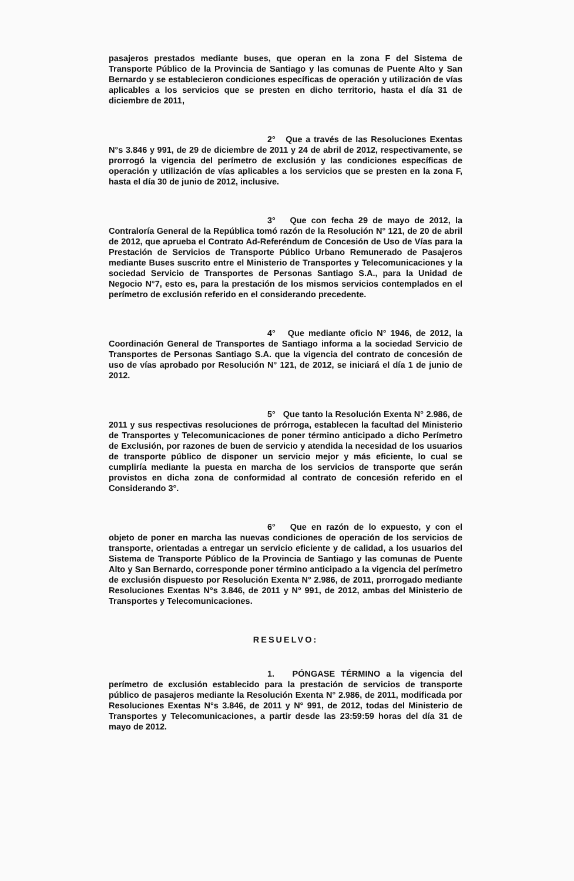pasajeros prestados mediante buses, que operan en la zona F del Sistema de Transporte Público de la Provincia de Santiago y las comunas de Puente Alto y San Bernardo y se establecieron condiciones específicas de operación y utilización de vías aplicables a los servicios que se presten en dicho territorio, hasta el día 31 de diciembre de 2011,
2° Que a través de las Resoluciones Exentas N°s 3.846 y 991, de 29 de diciembre de 2011 y 24 de abril de 2012, respectivamente, se prorrogó la vigencia del perímetro de exclusión y las condiciones específicas de operación y utilización de vías aplicables a los servicios que se presten en la zona F, hasta el día 30 de junio de 2012, inclusive.
3° Que con fecha 29 de mayo de 2012, la Contraloría General de la República tomó razón de la Resolución N° 121, de 20 de abril de 2012, que aprueba el Contrato Ad-Referéndum de Concesión de Uso de Vías para la Prestación de Servicios de Transporte Público Urbano Remunerado de Pasajeros mediante Buses suscrito entre el Ministerio de Transportes y Telecomunicaciones y la sociedad Servicio de Transportes de Personas Santiago S.A., para la Unidad de Negocio N°7, esto es, para la prestación de los mismos servicios contemplados en el perímetro de exclusión referido en el considerando precedente.
4° Que mediante oficio N° 1946, de 2012, la Coordinación General de Transportes de Santiago informa a la sociedad Servicio de Transportes de Personas Santiago S.A. que la vigencia del contrato de concesión de uso de vías aprobado por Resolución N° 121, de 2012, se iniciará el día 1 de junio de 2012.
5° Que tanto la Resolución Exenta N° 2.986, de 2011 y sus respectivas resoluciones de prórroga, establecen la facultad del Ministerio de Transportes y Telecomunicaciones de poner término anticipado a dicho Perímetro de Exclusión, por razones de buen de servicio y atendida la necesidad de los usuarios de transporte público de disponer un servicio mejor y más eficiente, lo cual se cumpliría mediante la puesta en marcha de los servicios de transporte que serán provistos en dicha zona de conformidad al contrato de concesión referido en el Considerando 3°.
6° Que en razón de lo expuesto, y con el objeto de poner en marcha las nuevas condiciones de operación de los servicios de transporte, orientadas a entregar un servicio eficiente y de calidad, a los usuarios del Sistema de Transporte Público de la Provincia de Santiago y las comunas de Puente Alto y San Bernardo, corresponde poner término anticipado a la vigencia del perímetro de exclusión dispuesto por Resolución Exenta N° 2.986, de 2011, prorrogado mediante Resoluciones Exentas N°s 3.846, de 2011 y N° 991, de 2012, ambas del Ministerio de Transportes y Telecomunicaciones.
RESUELVO:
1. PÓNGASE TÉRMINO a la vigencia del perímetro de exclusión establecido para la prestación de servicios de transporte público de pasajeros mediante la Resolución Exenta N° 2.986, de 2011, modificada por Resoluciones Exentas N°s 3.846, de 2011 y N° 991, de 2012, todas del Ministerio de Transportes y Telecomunicaciones, a partir desde las 23:59:59 horas del día 31 de mayo de 2012.